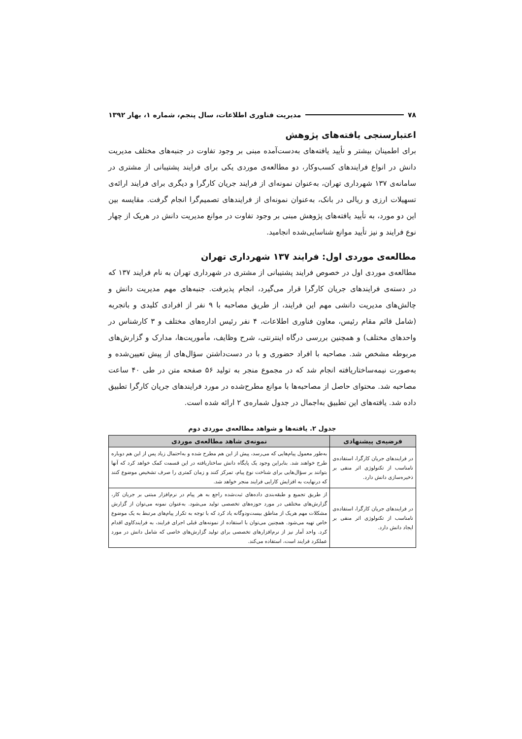۷۸ مدیریت فناوری اطلاعات، سال پنجم، شماره ۱، بهار ۱۳۹۲
اعتبارسنجی یافته‌های پژوهش
برای اطمینان بیشتر و تأیید یافته‌های به‌دست‌آمده مبنی بر وجود تفاوت در جنبه‌های مختلف مدیریت دانش در انواع فرایندهای کسب‌وکار، دو مطالعه‌ی موردی یکی برای فرایند پشتیبانی از مشتری در سامانه‌ی ۱۳۷ شهرداری تهران، به‌عنوان نمونه‌ای از فرایند جریان کارگرا و دیگری برای فرایند ارائه‌ی تسهیلات ارزی و ریالی در بانک، به‌عنوان نمونه‌ای از فرایندهای تصمیم‌گرا انجام گرفت. مقایسه بین این دو مورد، به تأیید یافته‌های پژوهش مبنی بر وجود تفاوت در موانع مدیریت دانش در هریک از چهار نوع فرایند و نیز تأیید موانع شناسایی‌شده انجامید.
مطالعه‌ی موردی اول: فرایند ۱۳۷ شهرداری تهران
مطالعه‌ی موردی اول در خصوص فرایند پشتیبانی از مشتری در شهرداری تهران به نام فرایند ۱۳۷ که در دسته‌ی فرایندهای جریان کارگرا قرار می‌گیرد، انجام پذیرفت. جنبه‌های مهم مدیریت دانش و چالش‌های مدیریت دانشی مهم این فرایند، از طریق مصاحبه با ۹ نفر از افرادی کلیدی و باتجربه (شامل قائم مقام رئیس، معاون فناوری اطلاعات، ۴ نفر رئیس اداره‌های مختلف و ۳ کارشناس در واحدهای مختلف) و همچنین بررسی درگاه اینترنتی، شرح وظایف، مأموریت‌ها، مدارک و گزارش‌های مربوطه مشخص شد. مصاحبه با افراد حضوری و با در دست‌داشتن سؤال‌های از پیش تعیین‌شده و به‌صورت نیمه‌ساختاریافته انجام شد که در مجموع منجر به تولید ۵۶ صفحه متن در طی ۴۰ ساعت مصاحبه شد. محتوای حاصل از مصاحبه‌ها با موانع مطرح‌شده در مورد فرایندهای جریان کارگرا تطبیق داده شد. یافته‌های این تطبیق به‌اجمال در جدول شماره‌ی ۲ ارائه شده است.
جدول ۲. یافته‌ها و شواهد مطالعه‌ی موردی دوم
| فرضیه‌ی پیشنهادی | نمونه‌ی شاهد مطالعه‌ی موردی |
| --- | --- |
| در فرایندهای جریان کارگرا، استفاده‌ی نامناسب از تکنولوژی اثر منفی بر ذخیره‌سازی دانش دارد. | به‌طور معمول پیام‌هایی که می‌رسد، پیش از این هم مطرح شده و به‌احتمال زیاد پس از این هم دوباره طرح خواهند شد. بنابراین وجود یک پایگاه دانش ساختاریافته در این قسمت کمک خواهد کرد که آنها بتوانند بر سؤال‌هایی برای شناخت نوع پیام، تمرکز کنند و زمان کمتری را صرف تشخیص موضوع کنند که درنهایت به افزایش کارایی فرایند منجر خواهد شد. |
| در فرایندهای جریان کارگرا، استفاده‌ی نامناسب از تکنولوژی اثر منفی بر ایجاد دانش دارد. | از طریق تجمیع و طبقه‌بندی داده‌های ثبت‌شده راجع به هر پیام در نرم‌افزار مبتنی بر جریان کار، گزارش‌های مختلفی در مورد حوزه‌های تخصصی تولید می‌شود. به‌عنوان نمونه می‌توان از گزارش مشکلات مهم هریک از مناطق بیست‌ودوگانه یاد کرد که با توجه به تکرار پیام‌های مرتبط به یک موضوع خاص تهیه می‌شود. همچنین می‌توان با استفاده از نمونه‌های قبلی اجرای فرایند، به فرایندکاوی اقدام کرد. واحد آمار نیز از نرم‌افزارهای تخصصی برای تولید گزارش‌های خاصی که شامل دانش در مورد عملکرد فرایند است، استفاده می‌کند. |